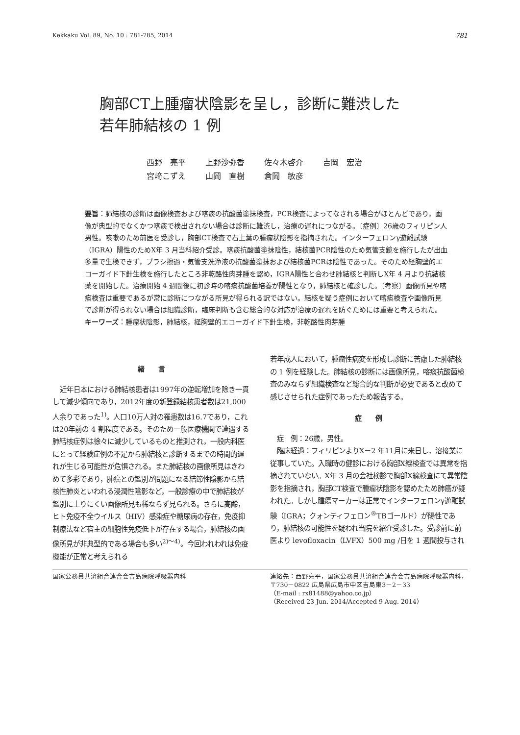Kekkaku Vol. 89, No. 10 : 781-785, 2014 781
胸部CT上腫瘤状陰影を呈し，診断に難渋した
若年肺結核の 1 例
西野　亮平 上野沙弥香 佐々木啓介 吉岡　宏治
宮﨑こずえ 山岡　直樹 倉岡　敏彦
要旨：肺結核の診断は画像検査および喀痰の抗酸菌塗抹検査，PCR検査によってなされる場合がほとんどであり，画像が典型的でなくかつ喀痰で検出されない場合は診断に難渋し，治療の遅れにつながる。〔症例〕26歳のフィリピン人男性。咳嗽のため前医を受診し，胸部CT検査で右上葉の腫瘤状陰影を指摘された。インターフェロンγ遊離試験（IGRA）陽性のためX年 3 月当科紹介受診。喀痰抗酸菌塗抹陰性，結核菌PCR陰性のため気管支鏡を施行したが出血多量で生検できず，ブラシ擦過・気管支洗浄液の抗酸菌塗抹および結核菌PCRは陰性であった。そのため経胸壁的エコーガイド下針生検を施行したところ非乾酪性肉芽腫を認め，IGRA陽性と合わせ肺結核と判断しX年 4 月より抗結核薬を開始した。治療開始 4 週間後に初診時の喀痰抗酸菌培養が陽性となり，肺結核と確診した。〔考察〕画像所見や喀痰検査は重要であるが常に診断につながる所見が得られる訳ではない。結核を疑う症例において喀痰検査や画像所見で診断が得られない場合は組織診断，臨床判断も含む総合的な対応が治療の遅れを防ぐためには重要と考えられた。
キーワーズ：腫瘤状陰影，肺結核，経胸壁的エコーガイド下針生検，非乾酪性肉芽腫
緒　　言
近年日本における肺結核患者は1997年の逆転増加を除き一貫して減少傾向であり，2012年度の新登録結核患者数は21,000人余りであった<sup>1)</sup>。人口10万人対の罹患数は16.7であり，これは20年前の 4 割程度である。そのため一般医療機関で遭遇する肺結核症例は徐々に減少しているものと推測され，一般内科医にとって経験症例の不足から肺結核と診断するまでの時間的遅れが生じる可能性が危惧される。また肺結核の画像所見はきわめて多彩であり，肺癌との鑑別が問題になる結節性陰影から結核性肺炎といわれる浸潤性陰影など，一般診療の中で肺結核が鑑別に上りにくい画像所見も稀ならず見られる。さらに高齢，ヒト免疫不全ウイルス（HIV）感染症や糖尿病の存在，免疫抑制療法など宿主の細胞性免疫低下が存在する場合，肺結核の画像所見が非典型的である場合も多い<sup>2)～4)</sup>。今回われわれは免疫機能が正常と考えられる
若年成人において，腫瘤性病変を形成し診断に苦慮した肺結核の 1 例を経験した。肺結核の診断には画像所見，喀痰抗酸菌検査のみならず組織検査など総合的な判断が必要であると改めて感じさせられた症例であったため報告する。
症　　例
症　例：26歳，男性。
臨床経過：フィリピンよりX－2 年11月に来日し，溶接業に従事していた。入職時の健診における胸部X線検査では異常を指摘されていない。X年 3 月の会社検診で胸部X線検査にて異常陰影を指摘され，胸部CT検査で腫瘤状陰影を認めたため肺癌が疑われた。しかし腫瘍マーカーは正常でインターフェロンγ遊離試験（IGRA；クォンティフェロン<sup>®</sup>TBゴールド）が陽性であり，肺結核の可能性を疑われ当院を紹介受診した。受診前に前医より levofloxacin（LVFX）500 mg /日を 1 週間投与され
国家公務員共済組合連合会吉島病院呼吸器内科 連絡先：西野亮平，国家公務員共済組合連合会吉島病院呼吸器内科，〒730－0822 広島県広島市中区吉島東3－2－33
（E-mail : rx81488@yahoo.co.jp）
（Received 23 Jun. 2014/Accepted 9 Aug. 2014）